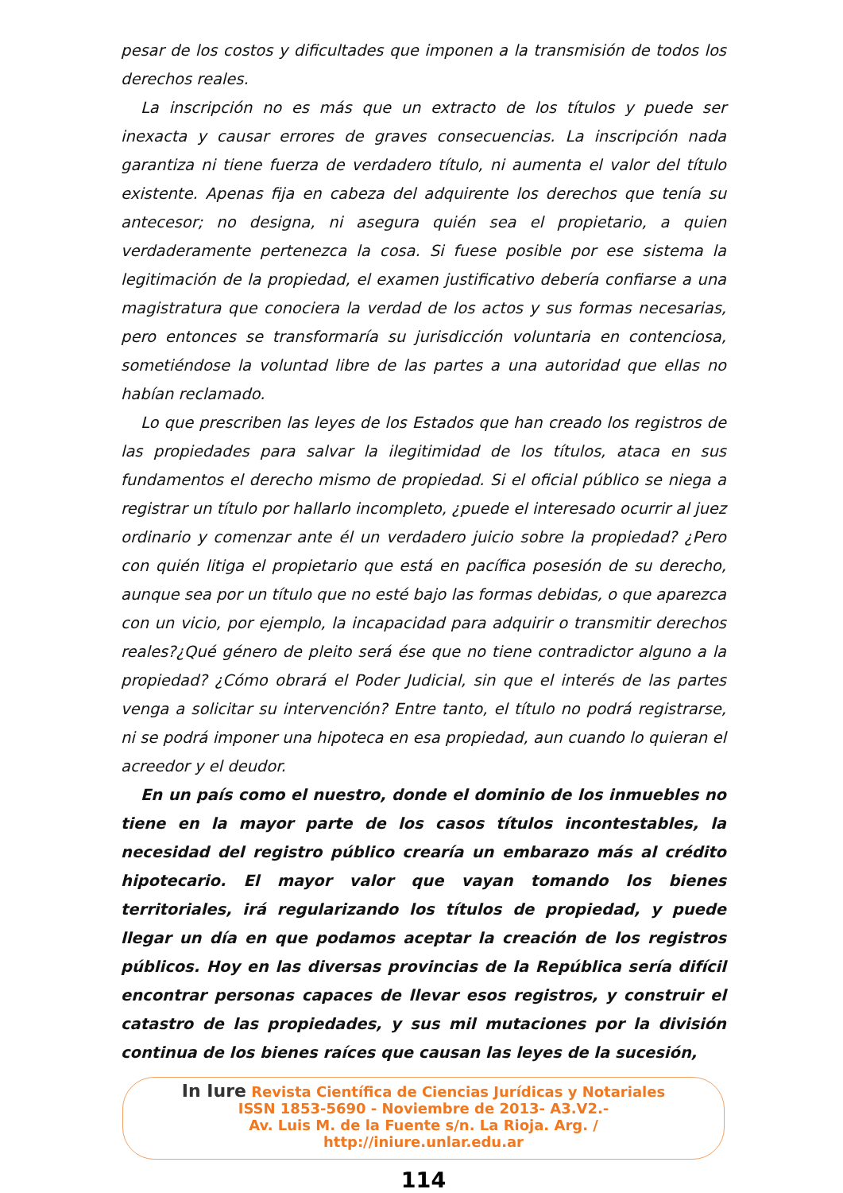pesar de los costos y dificultades que imponen a la transmisión de todos los derechos reales.
La inscripción no es más que un extracto de los títulos y puede ser inexacta y causar errores de graves consecuencias. La inscripción nada garantiza ni tiene fuerza de verdadero título, ni aumenta el valor del título existente. Apenas fija en cabeza del adquirente los derechos que tenía su antecesor; no designa, ni asegura quién sea el propietario, a quien verdaderamente pertenezca la cosa. Si fuese posible por ese sistema la legitimación de la propiedad, el examen justificativo debería confiarse a una magistratura que conociera la verdad de los actos y sus formas necesarias, pero entonces se transformaría su jurisdicción voluntaria en contenciosa, sometiéndose la voluntad libre de las partes a una autoridad que ellas no habían reclamado.
Lo que prescriben las leyes de los Estados que han creado los registros de las propiedades para salvar la ilegitimidad de los títulos, ataca en sus fundamentos el derecho mismo de propiedad. Si el oficial público se niega a registrar un título por hallarlo incompleto, ¿puede el interesado ocurrir al juez ordinario y comenzar ante él un verdadero juicio sobre la propiedad? ¿Pero con quién litiga el propietario que está en pacífica posesión de su derecho, aunque sea por un título que no esté bajo las formas debidas, o que aparezca con un vicio, por ejemplo, la incapacidad para adquirir o transmitir derechos reales?¿Qué género de pleito será ése que no tiene contradictor alguno a la propiedad? ¿Cómo obrará el Poder Judicial, sin que el interés de las partes venga a solicitar su intervención? Entre tanto, el título no podrá registrarse, ni se podrá imponer una hipoteca en esa propiedad, aun cuando lo quieran el acreedor y el deudor.
En un país como el nuestro, donde el dominio de los inmuebles no tiene en la mayor parte de los casos títulos incontestables, la necesidad del registro público crearía un embarazo más al crédito hipotecario. El mayor valor que vayan tomando los bienes territoriales, irá regularizando los títulos de propiedad, y puede llegar un día en que podamos aceptar la creación de los registros públicos. Hoy en las diversas provincias de la República sería difícil encontrar personas capaces de llevar esos registros, y construir el catastro de las propiedades, y sus mil mutaciones por la división continua de los bienes raíces que causan las leyes de la sucesión,
In Iure Revista Científica de Ciencias Jurídicas y Notariales
ISSN 1853-5690 - Noviembre de 2013- A3.V2.-
Av. Luis M. de la Fuente s/n. La Rioja. Arg. /
http://iniure.unlar.edu.ar
114